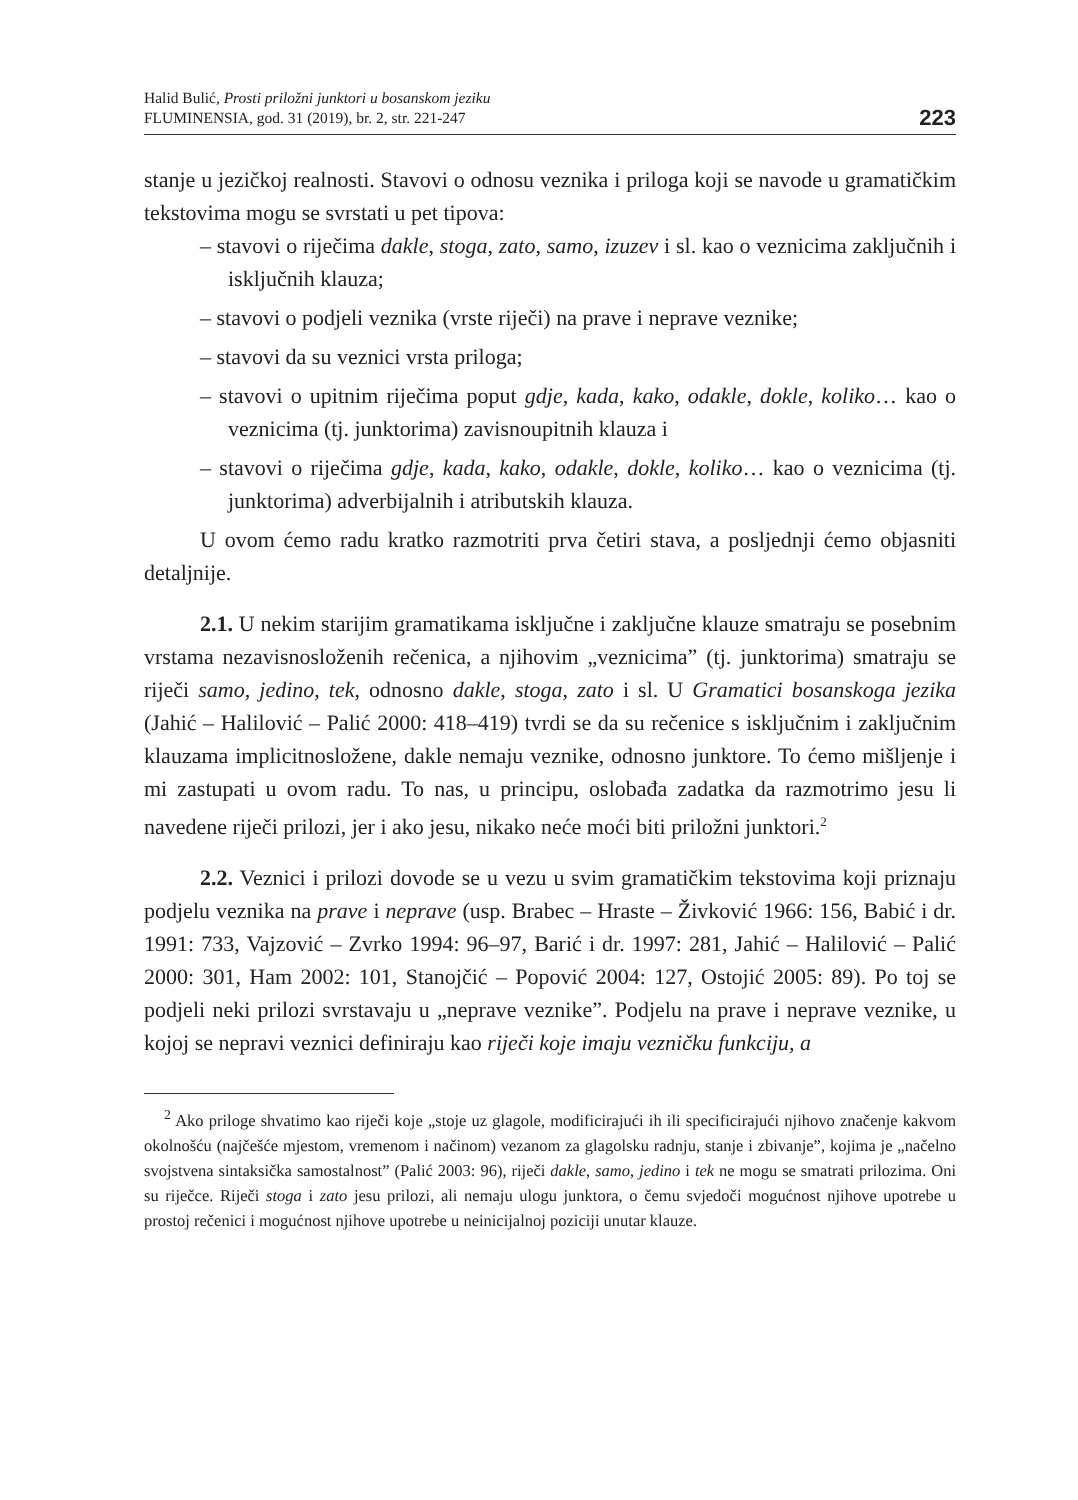Halid Bulić, Prosti priložni junktori u bosanskom jeziku
FLUMINENSIA, god. 31 (2019), br. 2, str. 221-247
223
stanje u jezičkoj realnosti. Stavovi o odnosu veznika i priloga koji se navode u gramatičkim tekstovima mogu se svrstati u pet tipova:
– stavovi o riječima dakle, stoga, zato, samo, izuzev i sl. kao o veznicima zaključnih i isključnih klauza;
– stavovi o podjeli veznika (vrste riječi) na prave i neprave veznike;
– stavovi da su veznici vrsta priloga;
– stavovi o upitnim riječima poput gdje, kada, kako, odakle, dokle, koliko… kao o veznicima (tj. junktorima) zavisnoupitnih klauza i
– stavovi o riječima gdje, kada, kako, odakle, dokle, koliko… kao o veznicima (tj. junktorima) adverbijalnih i atributskih klauza.
U ovom ćemo radu kratko razmotriti prva četiri stava, a posljednji ćemo objasniti detaljnije.
2.1. U nekim starijim gramatikama isključne i zaključne klauze smatraju se posebnim vrstama nezavisnosloženih rečenica, a njihovim „veznicima” (tj. junktorima) smatraju se riječi samo, jedino, tek, odnosno dakle, stoga, zato i sl. U Gramatici bosanskoga jezika (Jahić – Halilović – Palić 2000: 418–419) tvrdi se da su rečenice s isključnim i zaključnim klauzama implicitnosložene, dakle nemaju veznike, odnosno junktore. To ćemo mišljenje i mi zastupati u ovom radu. To nas, u principu, oslobađa zadatka da razmotrimo jesu li navedene riječi prilozi, jer i ako jesu, nikako neće moći biti priložni junktori.<sup>2</sup>
2.2. Veznici i prilozi dovode se u vezu u svim gramatičkim tekstovima koji priznaju podjelu veznika na prave i neprave (usp. Brabec – Hraste – Živković 1966: 156, Babić i dr. 1991: 733, Vajzović – Zvrko 1994: 96–97, Barić i dr. 1997: 281, Jahić – Halilović – Palić 2000: 301, Ham 2002: 101, Stanojčić – Popović 2004: 127, Ostojić 2005: 89). Po toj se podjeli neki prilozi svrstavaju u „neprave veznike”. Podjelu na prave i neprave veznike, u kojoj se nepravi veznici definiraju kao riječi koje imaju vezničku funkciju, a
<sup>2</sup> Ako priloge shvatimo kao riječi koje „stoje uz glagole, modificirajući ih ili specificirajući njihovo značenje kakvom okolnošću (najčešće mjestom, vremenom i načinom) vezanom za glagolsku radnju, stanje i zbivanje”, kojima je „načelno svojstvena sintaksička samostalnost” (Palić 2003: 96), riječi dakle, samo, jedino i tek ne mogu se smatrati prilozima. Oni su riječce. Riječi stoga i zato jesu prilozi, ali nemaju ulogu junktora, o čemu svjedoči mogućnost njihove upotrebe u prostoj rečenici i mogućnost njihove upotrebe u neinicijalnoj poziciji unutar klauze.